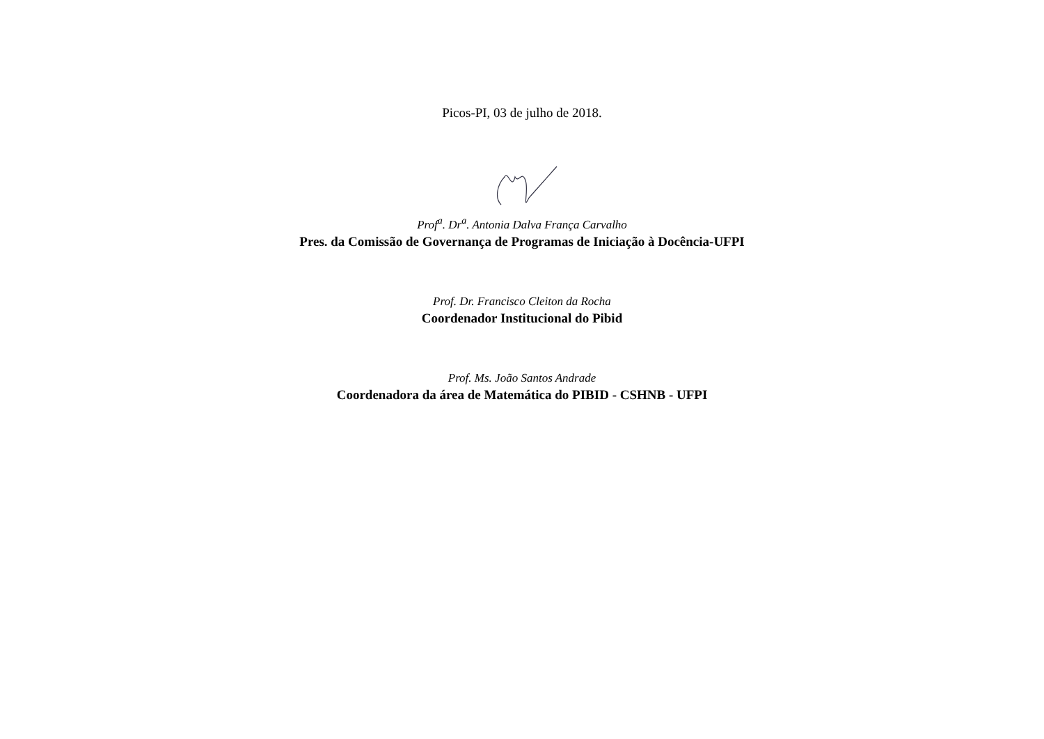Picos-PI, 03 de julho de 2018.
Prof<sup>a</sup>. Dr<sup>a</sup>. Antonia Dalva França Carvalho
Pres. da Comissão de Governança de Programas de Iniciação à Docência-UFPI
Prof. Dr. Francisco Cleiton da Rocha
Coordenador Institucional do Pibid
Prof. Ms. João Santos Andrade
Coordenadora da área de Matemática do PIBID - CSHNB - UFPI